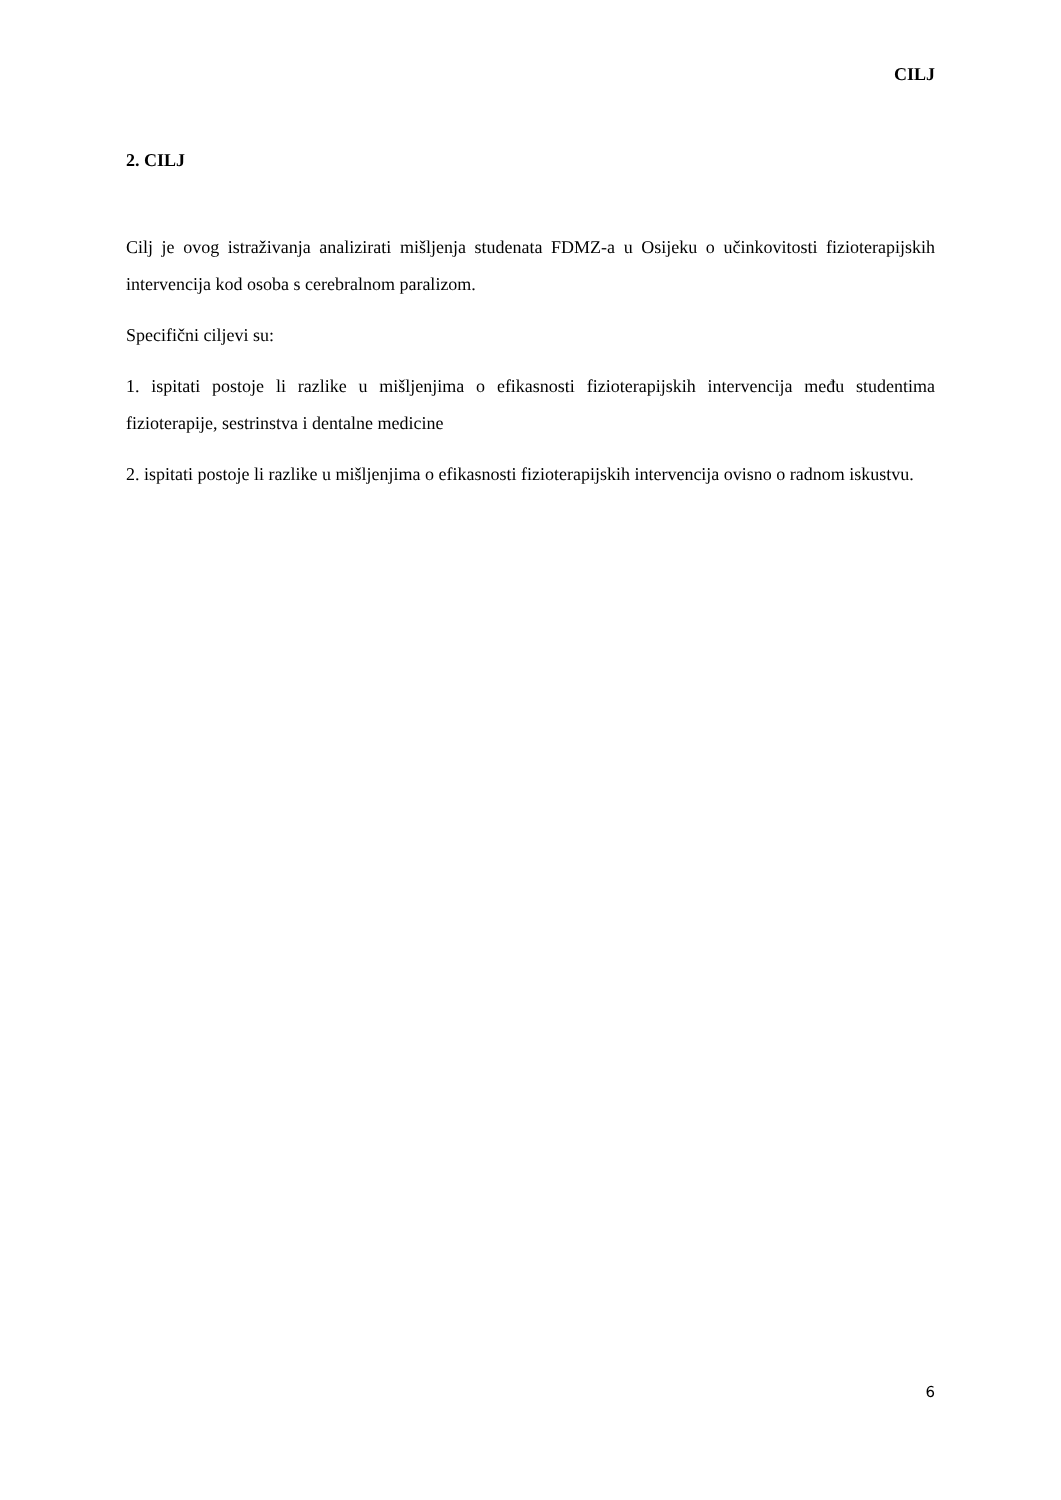CILJ
2. CILJ
Cilj je ovog istraživanja analizirati mišljenja studenata FDMZ-a u Osijeku o učinkovitosti fizioterapijskih intervencija kod osoba s cerebralnom paralizom.
Specifični ciljevi su:
1. ispitati postoje li razlike u mišljenjima o efikasnosti fizioterapijskih intervencija među studentima fizioterapije, sestrinstva i dentalne medicine
2. ispitati postoje li razlike u mišljenjima o efikasnosti fizioterapijskih intervencija ovisno o radnom iskustvu.
6